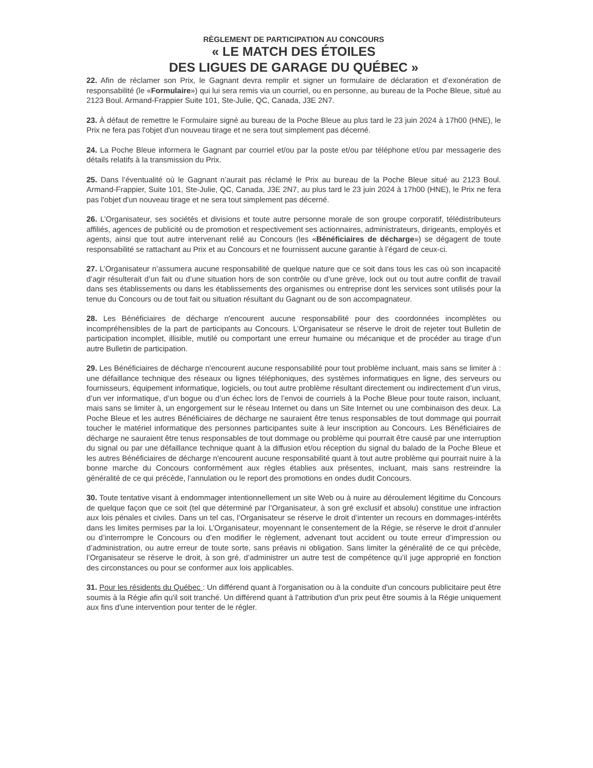RÈGLEMENT DE PARTICIPATION AU CONCOURS
« LE MATCH DES ÉTOILES
DES LIGUES DE GARAGE DU QUÉBEC »
22. Afin de réclamer son Prix, le Gagnant devra remplir et signer un formulaire de déclaration et d’exonération de responsabilité (le «Formulaire») qui lui sera remis via un courriel, ou en personne, au bureau de la Poche Bleue, situé au 2123 Boul. Armand-Frappier Suite 101, Ste-Julie, QC, Canada, J3E 2N7.
23. À défaut de remettre le Formulaire signé au bureau de la Poche Bleue au plus tard le 23 juin 2024 à 17h00 (HNE), le Prix ne fera pas l'objet d'un nouveau tirage et ne sera tout simplement pas décerné.
24. La Poche Bleue informera le Gagnant par courriel et/ou par la poste et/ou par téléphone et/ou par messagerie des détails relatifs à la transmission du Prix.
25. Dans l’éventualité où le Gagnant n’aurait pas réclamé le Prix au bureau de la Poche Bleue situé au 2123 Boul. Armand-Frappier, Suite 101, Ste-Julie, QC, Canada, J3E 2N7, au plus tard le 23 juin 2024 à 17h00 (HNE), le Prix ne fera pas l'objet d'un nouveau tirage et ne sera tout simplement pas décerné.
26. L’Organisateur, ses sociétés et divisions et toute autre personne morale de son groupe corporatif, télédistributeurs affiliés, agences de publicité ou de promotion et respectivement ses actionnaires, administrateurs, dirigeants, employés et agents, ainsi que tout autre intervenant relié au Concours (les «Bénéficiaires de décharge») se dégagent de toute responsabilité se rattachant au Prix et au Concours et ne fournissent aucune garantie à l’égard de ceux-ci.
27. L’Organisateur n’assumera aucune responsabilité de quelque nature que ce soit dans tous les cas où son incapacité d’agir résulterait d’un fait ou d’une situation hors de son contrôle ou d’une grève, lock out ou tout autre conflit de travail dans ses établissements ou dans les établissements des organismes ou entreprise dont les services sont utilisés pour la tenue du Concours ou de tout fait ou situation résultant du Gagnant ou de son accompagnateur.
28. Les Bénéficiaires de décharge n'encourent aucune responsabilité pour des coordonnées incomplètes ou incompréhensibles de la part de participants au Concours. L’Organisateur se réserve le droit de rejeter tout Bulletin de participation incomplet, illisible, mutilé ou comportant une erreur humaine ou mécanique et de procéder au tirage d’un autre Bulletin de participation.
29. Les Bénéficiaires de décharge n'encourent aucune responsabilité pour tout problème incluant, mais sans se limiter à : une défaillance technique des réseaux ou lignes téléphoniques, des systèmes informatiques en ligne, des serveurs ou fournisseurs, équipement informatique, logiciels, ou tout autre problème résultant directement ou indirectement d’un virus, d’un ver informatique, d’un bogue ou d’un échec lors de l’envoi de courriels à la Poche Bleue pour toute raison, incluant, mais sans se limiter à, un engorgement sur le réseau Internet ou dans un Site Internet ou une combinaison des deux. La Poche Bleue et les autres Bénéficiaires de décharge ne sauraient être tenus responsables de tout dommage qui pourrait toucher le matériel informatique des personnes participantes suite à leur inscription au Concours. Les Bénéficiaires de décharge ne sauraient être tenus responsables de tout dommage ou problème qui pourrait être causé par une interruption du signal ou par une défaillance technique quant à la diffusion et/ou réception du signal du balado de la Poche Bleue et les autres Bénéficiaires de décharge n'encourent aucune responsabilité quant à tout autre problème qui pourrait nuire à la bonne marche du Concours conformément aux règles établies aux présentes, incluant, mais sans restreindre la généralité de ce qui précède, l’annulation ou le report des promotions en ondes dudit Concours.
30. Toute tentative visant à endommager intentionnellement un site Web ou à nuire au déroulement légitime du Concours de quelque façon que ce soit (tel que déterminé par l’Organisateur, à son gré exclusif et absolu) constitue une infraction aux lois pénales et civiles. Dans un tel cas, l’Organisateur se réserve le droit d’intenter un recours en dommages-intérêts dans les limites permises par la loi. L’Organisateur, moyennant le consentement de la Régie, se réserve le droit d’annuler ou d’interrompre le Concours ou d’en modifier le règlement, advenant tout accident ou toute erreur d’impression ou d’administration, ou autre erreur de toute sorte, sans préavis ni obligation. Sans limiter la généralité de ce qui précède, l’Organisateur se réserve le droit, à son gré, d’administrer un autre test de compétence qu’il juge approprié en fonction des circonstances ou pour se conformer aux lois applicables.
31. Pour les résidents du Québec : Un différend quant à l'organisation ou à la conduite d'un concours publicitaire peut être soumis à la Régie afin qu'il soit tranché. Un différend quant à l'attribution d'un prix peut être soumis à la Régie uniquement aux fins d'une intervention pour tenter de le régler.